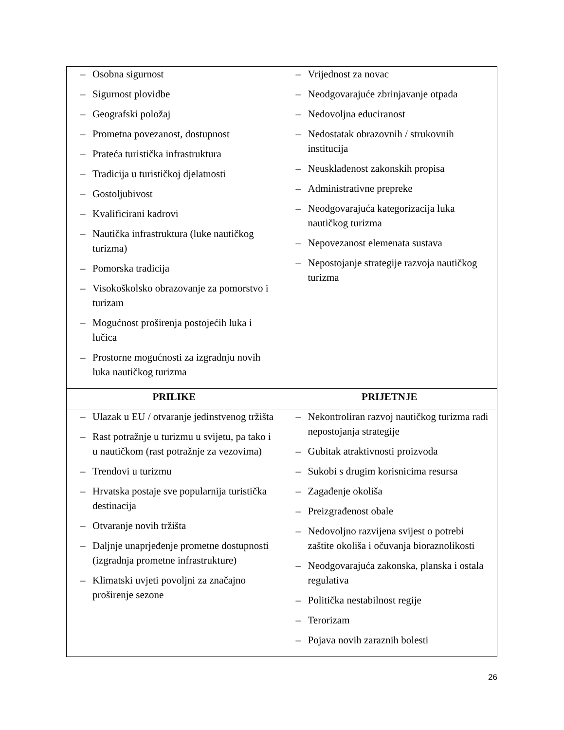| – Osobna sigurnost – Sigurnost plovidbe – Geografski položaj – Prometna povezanost, dostupnost – Prateća turistička infrastruktura – Tradicija u turističkoj djelatnosti – Gostoljubivost – Kvalificirani kadrovi – Nautička infrastruktura (luke nautičkog turizma) – Pomorska tradicija – Visokoškolsko obrazovanje za pomorstvo i turizam – Mogućnost proširenja postojećih luka i lučica – Prostorne mogućnosti za izgradnju novih luka nautičkog turizma | – Vrijednost za novac – Neodgovarajuće zbrinjavanje otpada – Nedovoljna educiranost – Nedostatak obrazovnih / strukovnih institucija – Neusklađenost zakonskih propisa – Administrativne prepreke – Neodgovarajuća kategorizacija luka nautičkog turizma – Nepovezanost elemenata sustava – Nepostojanje strategije razvoja nautičkog turizma |
| PRILIKE | PRIJETNJE |
| – Ulazak u EU / otvaranje jedinstvenog tržišta – Rast potražnje u turizmu u svijetu, pa tako i u nautičkom (rast potražnje za vezovima) – Trendovi u turizmu – Hrvatska postaje sve popularnija turistička destinacija – Otvaranje novih tržišta – Daljnje unaprjeđenje prometne dostupnosti (izgradnja prometne infrastrukture) – Klimatski uvjeti povoljni za značajno proširenje sezone | – Nekontroliran razvoj nautičkog turizma radi nepostojanja strategije – Gubitak atraktivnosti proizvoda – Sukobi s drugim korisnicima resursa – Zagađenje okoliša – Preizgrađenost obale – Nedovoljno razvijena svijest o potrebi zaštite okoliša i očuvanja bioraznolikosti – Neodgovarajuća zakonska, planska i ostala regulativa – Politička nestabilnost regije – Terorizam – Pojava novih zaraznih bolesti |
26